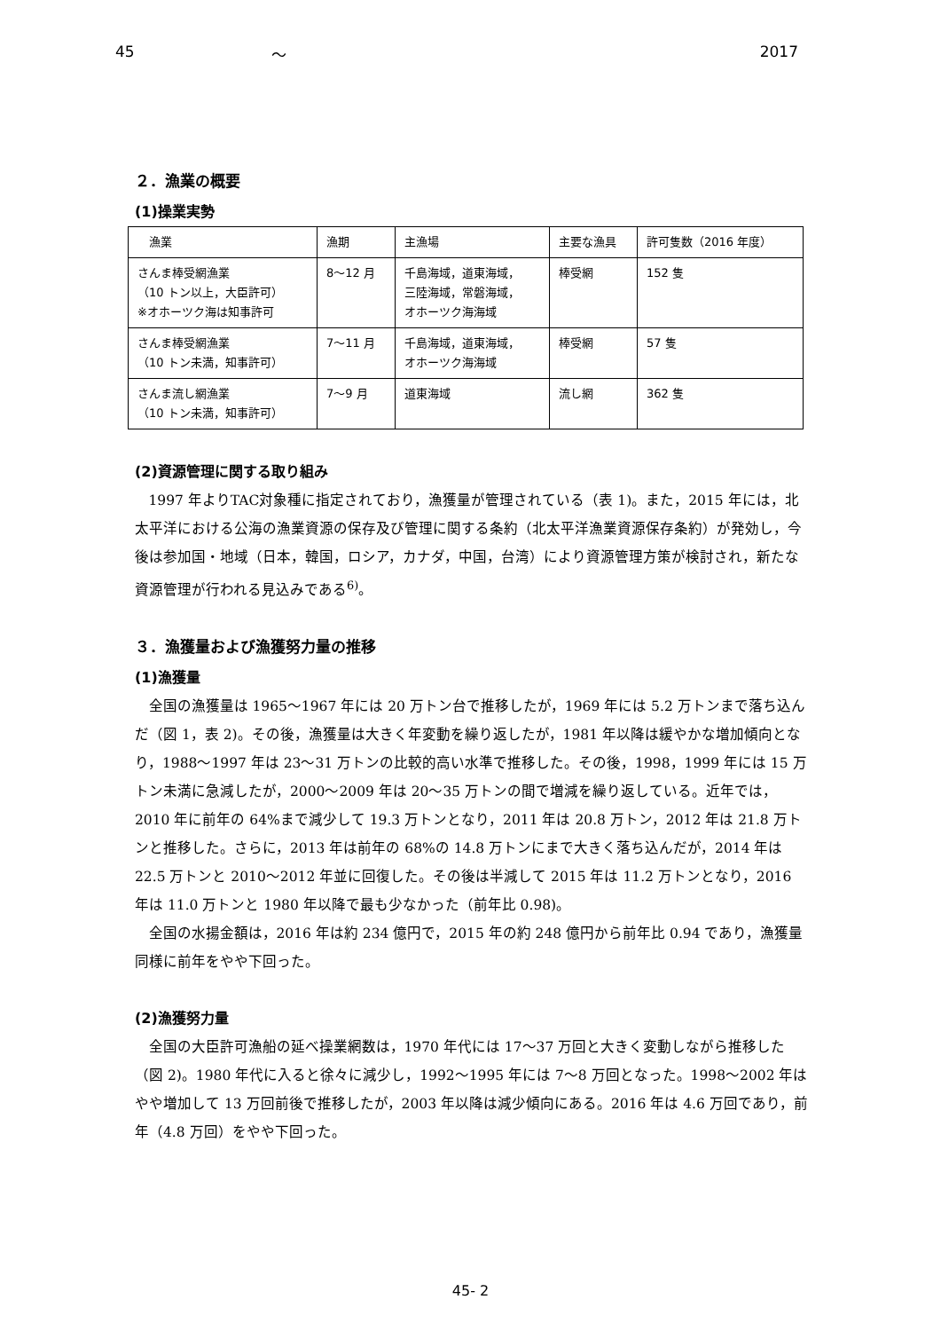45 ～ 2017
２．漁業の概要
(1)操業実勢
| 漁業 | 漁期 | 主漁場 | 主要な漁具 | 許可隻数（2016 年度） |
| --- | --- | --- | --- | --- |
| さんま棒受網漁業 （10 トン以上，大臣許可） ※オホーツク海は知事許可 | 8～12 月 | 千島海域，道東海域， 三陸海域，常磐海域， オホーツク海海域 | 棒受網 | 152 隻 |
| さんま棒受網漁業 （10 トン未満，知事許可） | 7～11 月 | 千島海域，道東海域， オホーツク海海域 | 棒受網 | 57 隻 |
| さんま流し網漁業 （10 トン未満，知事許可） | 7～9 月 | 道東海域 | 流し網 | 362 隻 |
(2)資源管理に関する取り組み
1997 年よりTAC対象種に指定されており，漁獲量が管理されている（表 1)。また，2015 年には，北太平洋における公海の漁業資源の保存及び管理に関する条約（北太平洋漁業資源保存条約）が発効し，今後は参加国・地域（日本，韓国，ロシア，カナダ，中国，台湾）により資源管理方策が検討され，新たな資源管理が行われる見込みである<sup>6)</sup>。
３．漁獲量および漁獲努力量の推移
(1)漁獲量
全国の漁獲量は 1965～1967 年には 20 万トン台で推移したが，1969 年には 5.2 万トンまで落ち込んだ（図 1，表 2)。その後，漁獲量は大きく年変動を繰り返したが，1981 年以降は緩やかな増加傾向となり，1988～1997 年は 23～31 万トンの比較的高い水準で推移した。その後，1998，1999 年には 15 万トン未満に急減したが，2000～2009 年は 20～35 万トンの間で増減を繰り返している。近年では，2010 年に前年の 64%まで減少して 19.3 万トンとなり，2011 年は 20.8 万トン，2012 年は 21.8 万トンと推移した。さらに，2013 年は前年の 68%の 14.8 万トンにまで大きく落ち込んだが，2014 年は 22.5 万トンと 2010～2012 年並に回復した。その後は半減して 2015 年は 11.2 万トンとなり，2016 年は 11.0 万トンと 1980 年以降で最も少なかった（前年比 0.98)。
全国の水揚金額は，2016 年は約 234 億円で，2015 年の約 248 億円から前年比 0.94 であり，漁獲量同様に前年をやや下回った。
(2)漁獲努力量
全国の大臣許可漁船の延べ操業網数は，1970 年代には 17～37 万回と大きく変動しながら推移した（図 2)。1980 年代に入ると徐々に減少し，1992～1995 年には 7～8 万回となった。1998～2002 年はやや増加して 13 万回前後で推移したが，2003 年以降は減少傾向にある。2016 年は 4.6 万回であり，前年（4.8 万回）をやや下回った。
45- 2